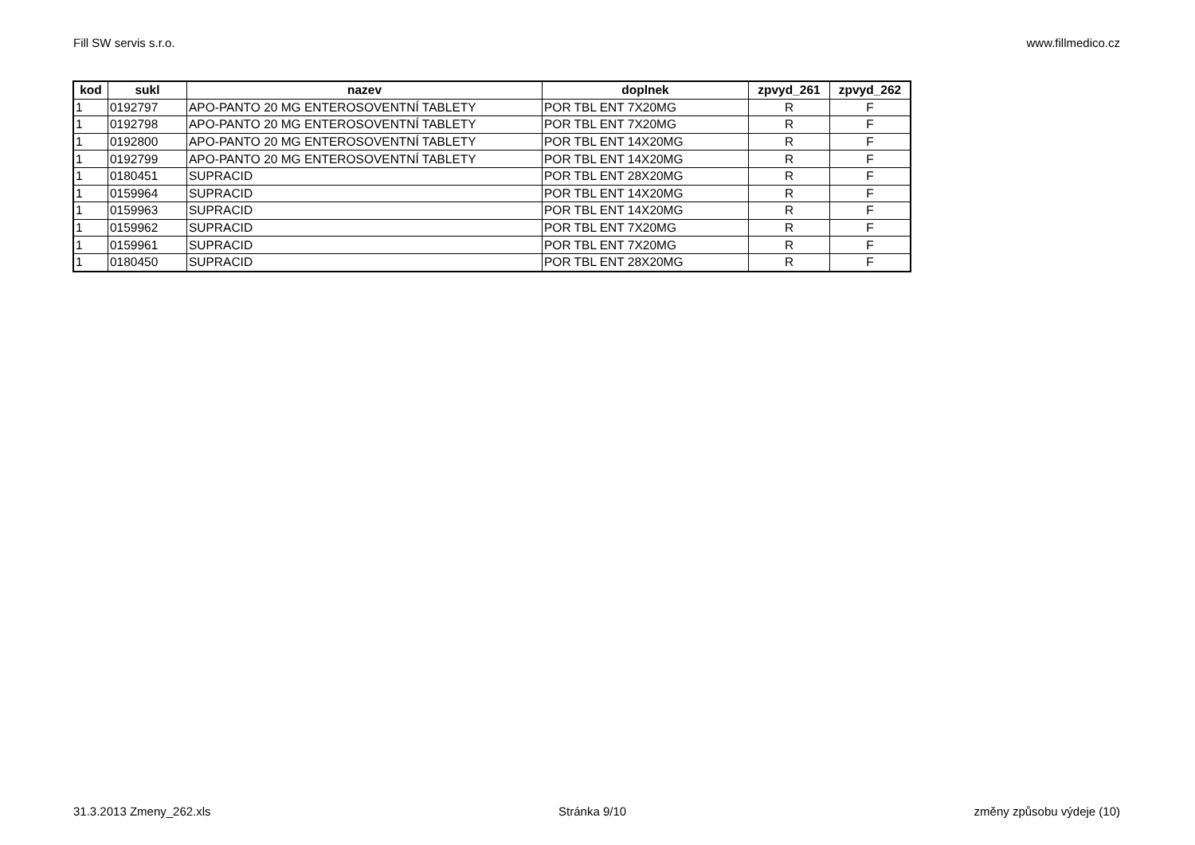Fill SW servis s.r.o. www.fillmedico.cz
| kod | sukl | nazev | doplnek | zpvyd_261 | zpvyd_262 |
| --- | --- | --- | --- | --- | --- |
| 1 | 0192797 | APO-PANTO 20 MG ENTEROSOVENTNÍ TABLETY | POR TBL ENT 7X20MG | R | F |
| 1 | 0192798 | APO-PANTO 20 MG ENTEROSOVENTNÍ TABLETY | POR TBL ENT 7X20MG | R | F |
| 1 | 0192800 | APO-PANTO 20 MG ENTEROSOVENTNÍ TABLETY | POR TBL ENT 14X20MG | R | F |
| 1 | 0192799 | APO-PANTO 20 MG ENTEROSOVENTNÍ TABLETY | POR TBL ENT 14X20MG | R | F |
| 1 | 0180451 | SUPRACID | POR TBL ENT 28X20MG | R | F |
| 1 | 0159964 | SUPRACID | POR TBL ENT 14X20MG | R | F |
| 1 | 0159963 | SUPRACID | POR TBL ENT 14X20MG | R | F |
| 1 | 0159962 | SUPRACID | POR TBL ENT 7X20MG | R | F |
| 1 | 0159961 | SUPRACID | POR TBL ENT 7X20MG | R | F |
| 1 | 0180450 | SUPRACID | POR TBL ENT 28X20MG | R | F |
31.3.2013 Zmeny_262.xls Stránka 9/10 změny způsobu výdeje (10)